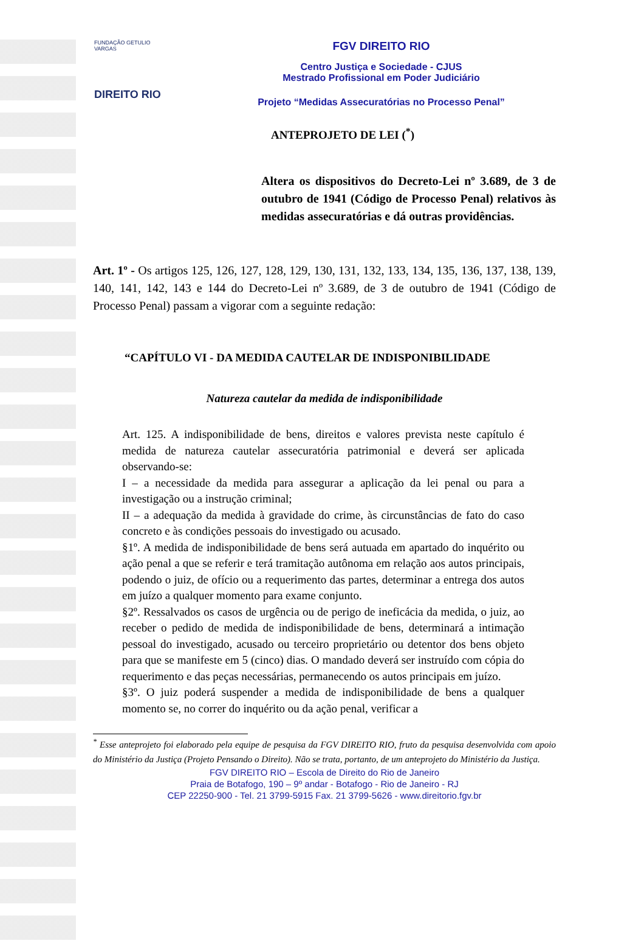FUNDAÇÃO GETULIO VARGAS
DIREITO RIO
FGV DIREITO RIO
Centro Justiça e Sociedade - CJUS
Mestrado Profissional em Poder Judiciário
Projeto “Medidas Assecuratórias no Processo Penal”
ANTEPROJETO DE LEI (<sup>*</sup>)
Altera os dispositivos do Decreto-Lei nº 3.689, de 3 de outubro de 1941 (Código de Processo Penal) relativos às medidas assecuratórias e dá outras providências.
Art. 1º - Os artigos 125, 126, 127, 128, 129, 130, 131, 132, 133, 134, 135, 136, 137, 138, 139, 140, 141, 142, 143 e 144 do Decreto-Lei nº 3.689, de 3 de outubro de 1941 (Código de Processo Penal) passam a vigorar com a seguinte redação:
“CAPÍTULO VI - DA MEDIDA CAUTELAR DE INDISPONIBILIDADE
Natureza cautelar da medida de indisponibilidade
Art. 125. A indisponibilidade de bens, direitos e valores prevista neste capítulo é medida de natureza cautelar assecuratória patrimonial e deverá ser aplicada observando-se:
I – a necessidade da medida para assegurar a aplicação da lei penal ou para a investigação ou a instrução criminal;
II – a adequação da medida à gravidade do crime, às circunstâncias de fato do caso concreto e às condições pessoais do investigado ou acusado.
§1º. A medida de indisponibilidade de bens será autuada em apartado do inquérito ou ação penal a que se referir e terá tramitação autônoma em relação aos autos principais, podendo o juiz, de ofício ou a requerimento das partes, determinar a entrega dos autos em juízo a qualquer momento para exame conjunto.
§2º. Ressalvados os casos de urgência ou de perigo de ineficácia da medida, o juiz, ao receber o pedido de medida de indisponibilidade de bens, determinará a intimação pessoal do investigado, acusado ou terceiro proprietário ou detentor dos bens objeto para que se manifeste em 5 (cinco) dias. O mandado deverá ser instruído com cópia do requerimento e das peças necessárias, permanecendo os autos principais em juízo.
§3º. O juiz poderá suspender a medida de indisponibilidade de bens a qualquer momento se, no correr do inquérito ou da ação penal, verificar a
<sup>*</sup> Esse anteprojeto foi elaborado pela equipe de pesquisa da FGV DIREITO RIO, fruto da pesquisa desenvolvida com apoio do Ministério da Justiça (Projeto Pensando o Direito). Não se trata, portanto, de um anteprojeto do Ministério da Justiça.
FGV DIREITO RIO – Escola de Direito do Rio de Janeiro
Praia de Botafogo, 190 – 9º andar - Botafogo - Rio de Janeiro - RJ
CEP 22250-900 - Tel. 21 3799-5915 Fax. 21 3799-5626 - www.direitorio.fgv.br